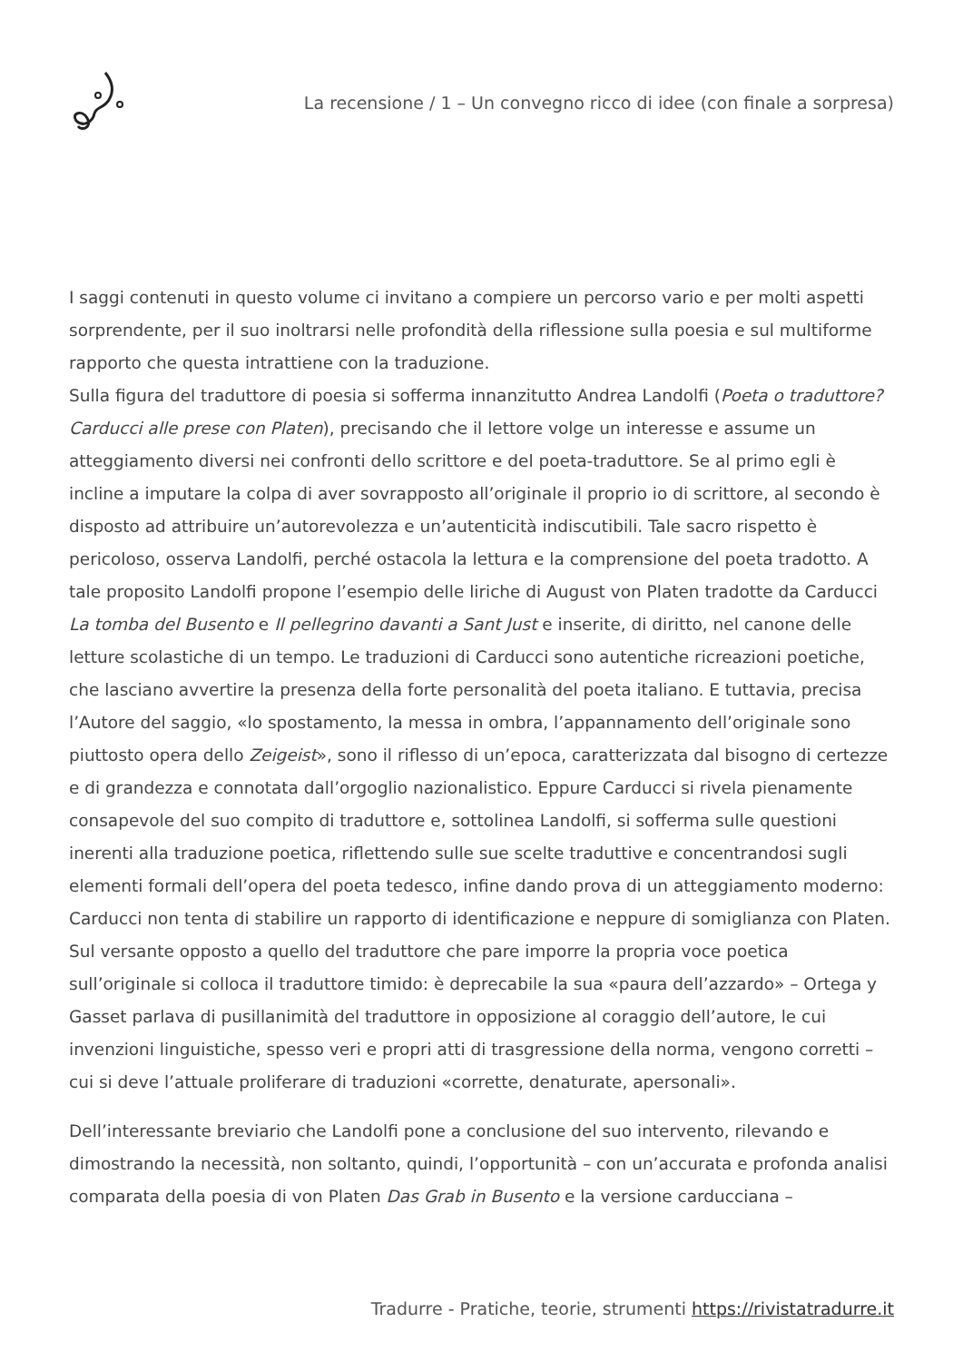La recensione / 1 – Un convegno ricco di idee (con finale a sorpresa)
I saggi contenuti in questo volume ci invitano a compiere un percorso vario e per molti aspetti sorprendente, per il suo inoltrarsi nelle profondità della riflessione sulla poesia e sul multiforme rapporto che questa intrattiene con la traduzione.
Sulla figura del traduttore di poesia si sofferma innanzitutto Andrea Landolfi (Poeta o traduttore? Carducci alle prese con Platen), precisando che il lettore volge un interesse e assume un atteggiamento diversi nei confronti dello scrittore e del poeta-traduttore. Se al primo egli è incline a imputare la colpa di aver sovrapposto all’originale il proprio io di scrittore, al secondo è disposto ad attribuire un’autorevolezza e un’autenticità indiscutibili. Tale sacro rispetto è pericoloso, osserva Landolfi, perché ostacola la lettura e la comprensione del poeta tradotto. A tale proposito Landolfi propone l’esempio delle liriche di August von Platen tradotte da Carducci La tomba del Busento e Il pellegrino davanti a Sant Just e inserite, di diritto, nel canone delle letture scolastiche di un tempo. Le traduzioni di Carducci sono autentiche ricreazioni poetiche, che lasciano avvertire la presenza della forte personalità del poeta italiano. E tuttavia, precisa l’Autore del saggio, «lo spostamento, la messa in ombra, l’appannamento dell’originale sono piuttosto opera dello Zeigeist», sono il riflesso di un’epoca, caratterizzata dal bisogno di certezze e di grandezza e connotata dall’orgoglio nazionalistico. Eppure Carducci si rivela pienamente consapevole del suo compito di traduttore e, sottolinea Landolfi, si sofferma sulle questioni inerenti alla traduzione poetica, riflettendo sulle sue scelte traduttive e concentrandosi sugli elementi formali dell’opera del poeta tedesco, infine dando prova di un atteggiamento moderno: Carducci non tenta di stabilire un rapporto di identificazione e neppure di somiglianza con Platen.
Sul versante opposto a quello del traduttore che pare imporre la propria voce poetica sull’originale si colloca il traduttore timido: è deprecabile la sua «paura dell’azzardo» – Ortega y Gasset parlava di pusillanimità del traduttore in opposizione al coraggio dell’autore, le cui invenzioni linguistiche, spesso veri e propri atti di trasgressione della norma, vengono corretti – cui si deve l’attuale proliferare di traduzioni «corrette, denaturate, apersonali».
Dell’interessante breviario che Landolfi pone a conclusione del suo intervento, rilevando e dimostrando la necessità, non soltanto, quindi, l’opportunità – con un’accurata e profonda analisi comparata della poesia di von Platen Das Grab in Busento e la versione carducciana –
Tradurre - Pratiche, teorie, strumenti https://rivistatradurre.it